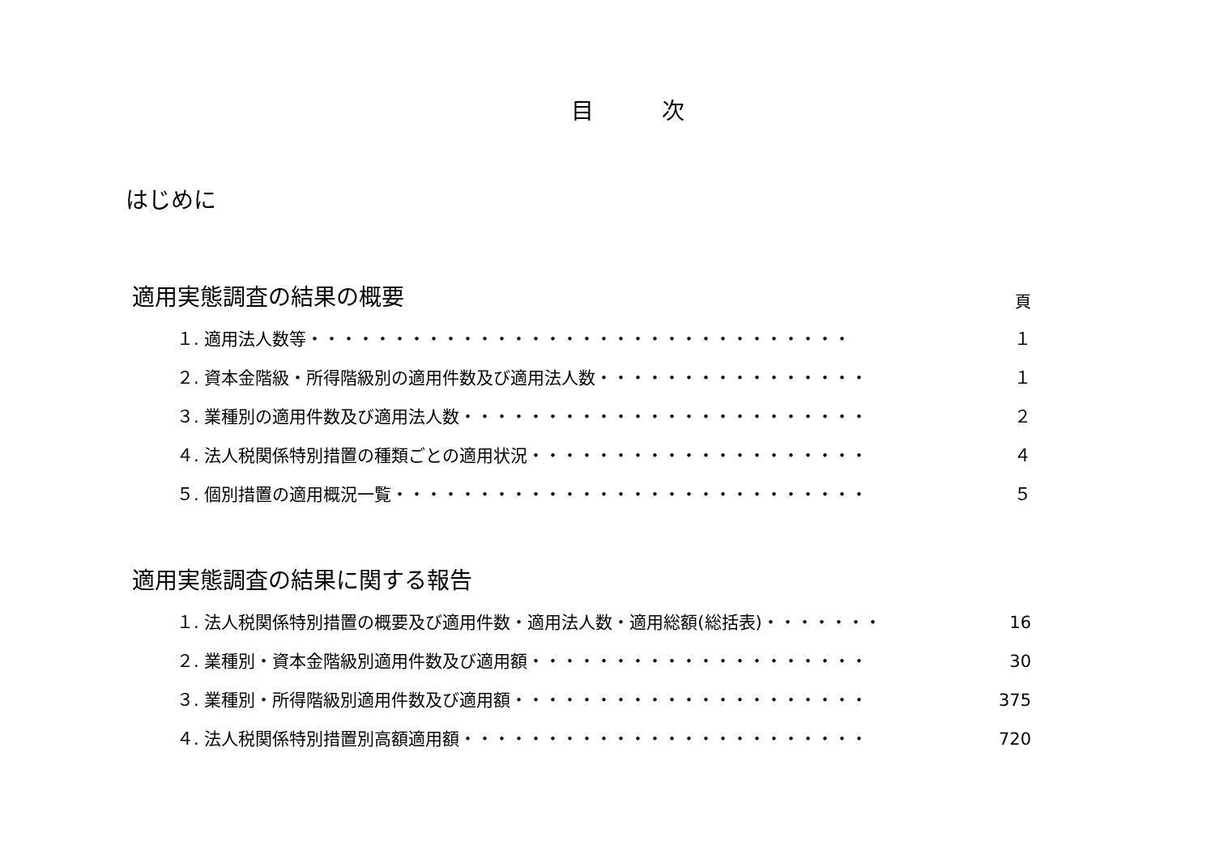目　　　次
はじめに
適用実態調査の結果の概要
頁
１. 適用法人数等・・・・・・・・・・・・・・・・・・・・・・・・・・・・・・・・ １
２. 資本金階級・所得階級別の適用件数及び適用法人数・・・・・・・・・・・・・・・・ １
３. 業種別の適用件数及び適用法人数・・・・・・・・・・・・・・・・・・・・・・・・ ２
４. 法人税関係特別措置の種類ごとの適用状況・・・・・・・・・・・・・・・・・・・・ ４
５. 個別措置の適用概況一覧・・・・・・・・・・・・・・・・・・・・・・・・・・・・ ５
適用実態調査の結果に関する報告
１. 法人税関係特別措置の概要及び適用件数・適用法人数・適用総額(総括表)・・・・・・・ 16
２. 業種別・資本金階級別適用件数及び適用額・・・・・・・・・・・・・・・・・・・・ 30
３. 業種別・所得階級別適用件数及び適用額・・・・・・・・・・・・・・・・・・・・・ 375
４. 法人税関係特別措置別高額適用額・・・・・・・・・・・・・・・・・・・・・・・・ 720